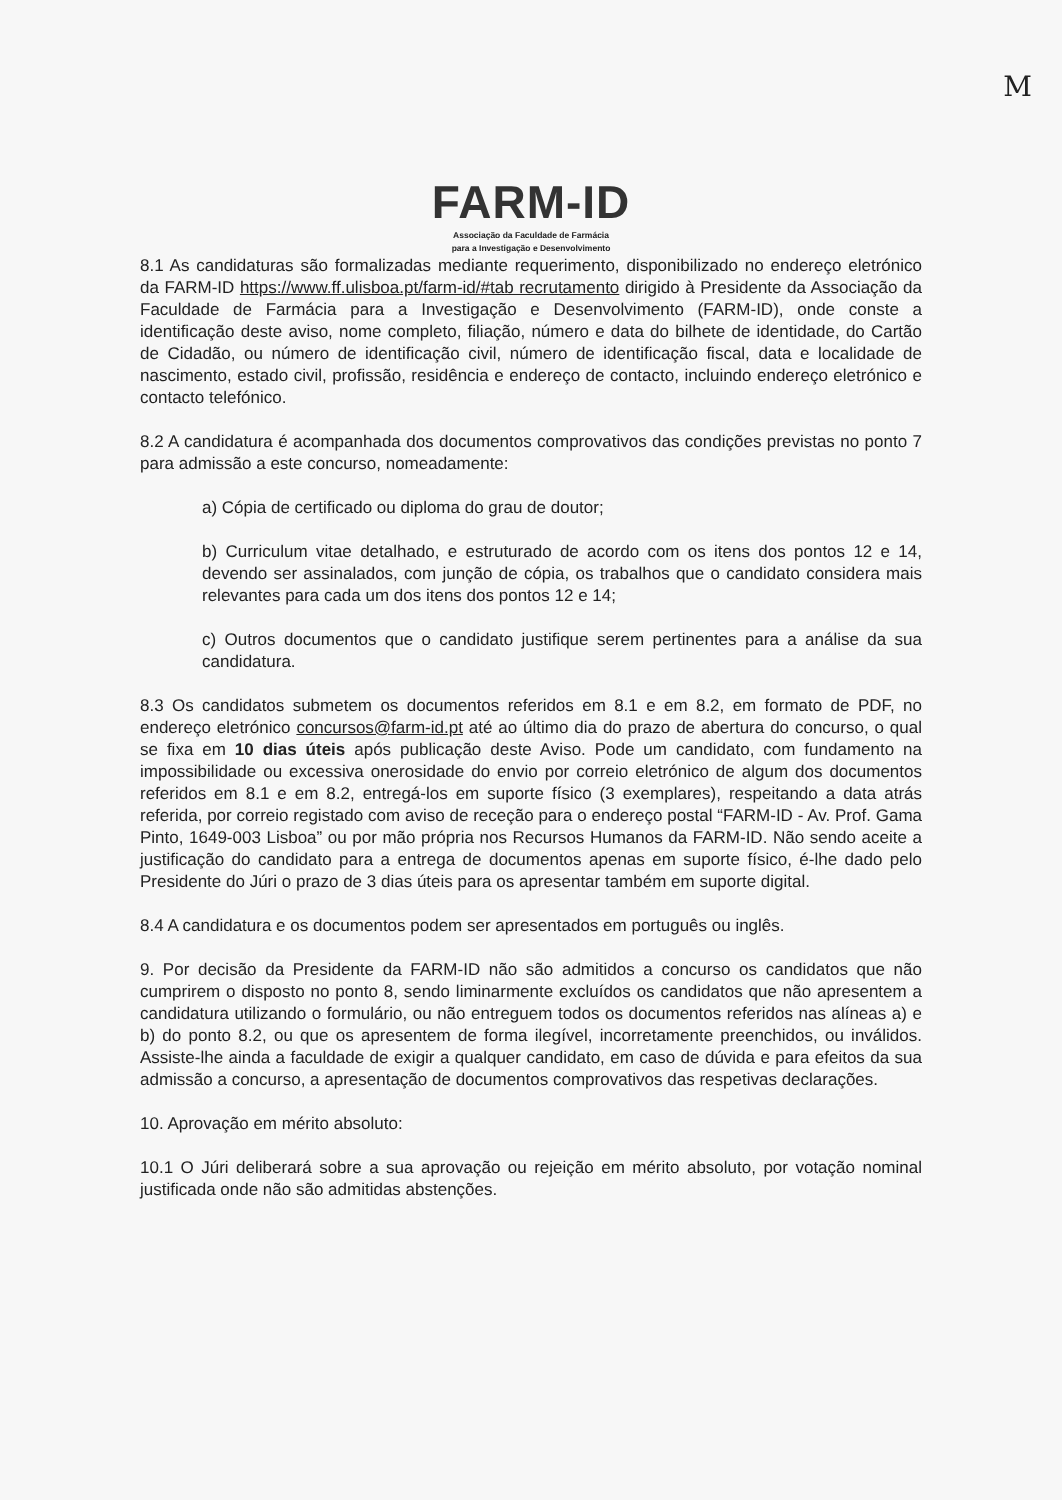M
FARM-ID
Associação da Faculdade de Farmácia
para a Investigação e Desenvolvimento
8.1 As candidaturas são formalizadas mediante requerimento, disponibilizado no endereço eletrónico da FARM-ID https://www.ff.ulisboa.pt/farm-id/#tab recrutamento dirigido à Presidente da Associação da Faculdade de Farmácia para a Investigação e Desenvolvimento (FARM-ID), onde conste a identificação deste aviso, nome completo, filiação, número e data do bilhete de identidade, do Cartão de Cidadão, ou número de identificação civil, número de identificação fiscal, data e localidade de nascimento, estado civil, profissão, residência e endereço de contacto, incluindo endereço eletrónico e contacto telefónico.
8.2 A candidatura é acompanhada dos documentos comprovativos das condições previstas no ponto 7 para admissão a este concurso, nomeadamente:
a) Cópia de certificado ou diploma do grau de doutor;
b) Curriculum vitae detalhado, e estruturado de acordo com os itens dos pontos 12 e 14, devendo ser assinalados, com junção de cópia, os trabalhos que o candidato considera mais relevantes para cada um dos itens dos pontos 12 e 14;
c) Outros documentos que o candidato justifique serem pertinentes para a análise da sua candidatura.
8.3 Os candidatos submetem os documentos referidos em 8.1 e em 8.2, em formato de PDF, no endereço eletrónico concursos@farm-id.pt até ao último dia do prazo de abertura do concurso, o qual se fixa em 10 dias úteis após publicação deste Aviso. Pode um candidato, com fundamento na impossibilidade ou excessiva onerosidade do envio por correio eletrónico de algum dos documentos referidos em 8.1 e em 8.2, entregá-los em suporte físico (3 exemplares), respeitando a data atrás referida, por correio registado com aviso de receção para o endereço postal “FARM-ID - Av. Prof. Gama Pinto, 1649-003 Lisboa” ou por mão própria nos Recursos Humanos da FARM-ID. Não sendo aceite a justificação do candidato para a entrega de documentos apenas em suporte físico, é-lhe dado pelo Presidente do Júri o prazo de 3 dias úteis para os apresentar também em suporte digital.
8.4 A candidatura e os documentos podem ser apresentados em português ou inglês.
9. Por decisão da Presidente da FARM-ID não são admitidos a concurso os candidatos que não cumprirem o disposto no ponto 8, sendo liminarmente excluídos os candidatos que não apresentem a candidatura utilizando o formulário, ou não entreguem todos os documentos referidos nas alíneas a) e b) do ponto 8.2, ou que os apresentem de forma ilegível, incorretamente preenchidos, ou inválidos. Assiste-lhe ainda a faculdade de exigir a qualquer candidato, em caso de dúvida e para efeitos da sua admissão a concurso, a apresentação de documentos comprovativos das respetivas declarações.
10. Aprovação em mérito absoluto:
10.1 O Júri deliberará sobre a sua aprovação ou rejeição em mérito absoluto, por votação nominal justificada onde não são admitidas abstenções.